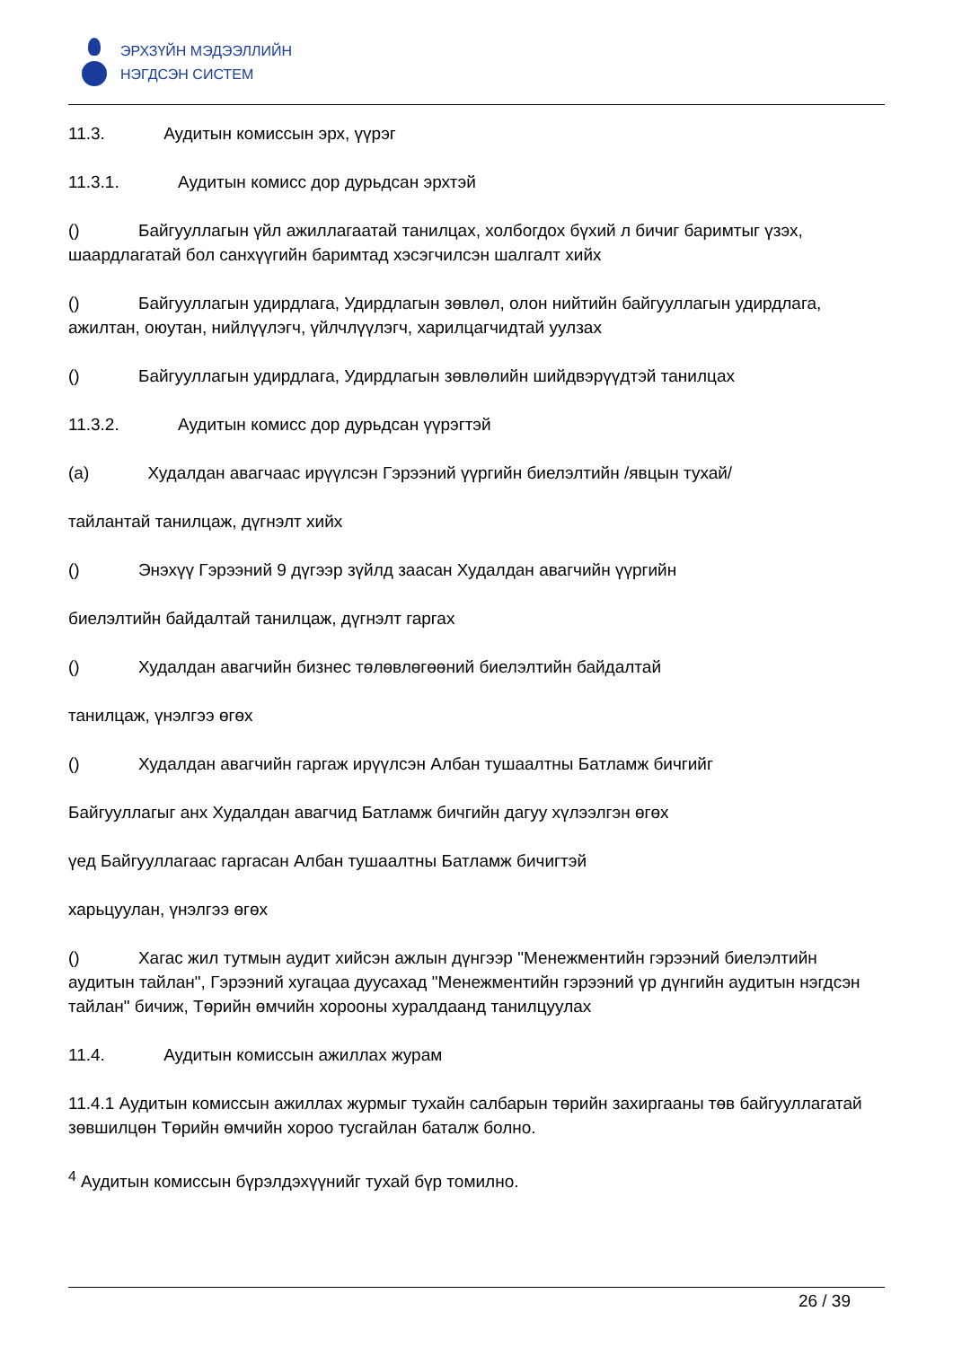ЭРХЗҮЙН МЭДЭЭЛЛИЙН
НЭГДСЭН СИСТЕМ
11.3. Аудитын комиссын эрх, үүрэг
11.3.1. Аудитын комисс дор дурьдсан эрхтэй
() Байгууллагын үйл ажиллагаатай танилцах, холбогдох бүхий л бичиг баримтыг үзэх, шаардлагатай бол санхүүгийн баримтад хэсэгчилсэн шалгалт хийх
() Байгууллагын удирдлага, Удирдлагын зөвлөл, олон нийтийн байгууллагын удирдлага, ажилтан, оюутан, нийлүүлэгч, үйлчлүүлэгч, харилцагчидтай уулзах
() Байгууллагын удирдлага, Удирдлагын зөвлөлийн шийдвэрүүдтэй танилцах
11.3.2. Аудитын комисс дор дурьдсан үүрэгтэй
(a) Худалдан авагчаас ирүүлсэн Гэрээний үүргийн биелэлтийн /явцын тухай/
тайлантай танилцаж, дүгнэлт хийх
() Энэхүү Гэрээний 9 дүгээр зүйлд заасан Худалдан авагчийн үүргийн
биелэлтийн байдалтай танилцаж, дүгнэлт гаргах
() Худалдан авагчийн бизнес төлөвлөгөөний биелэлтийн байдалтай
танилцаж, үнэлгээ өгөх
() Худалдан авагчийн гаргаж ирүүлсэн Албан тушаалтны Батламж бичгийг
Байгууллагыг анх Худалдан авагчид Батламж бичгийн дагуу хүлээлгэн өгөх
үед Байгууллагаас гаргасан Албан тушаалтны Батламж бичигтэй
харьцуулан, үнэлгээ өгөх
() Хагас жил тутмын аудит хийсэн ажлын дүнгээр "Менежментийн гэрээний биелэлтийн аудитын тайлан", Гэрээний хугацаа дуусахад "Менежментийн гэрээний үр дүнгийн аудитын нэгдсэн тайлан" бичиж, Төрийн өмчийн хорооны хуралдаанд танилцуулах
11.4. Аудитын комиссын ажиллах журам
11.4.1 Аудитын комиссын ажиллах журмыг тухайн салбарын төрийн захиргааны төв байгууллагатай зөвшилцөн Төрийн өмчийн хороо тусгайлан баталж болно.
<sup>4</sup> Аудитын комиссын бүрэлдэхүүнийг тухай бүр томилно.
26 / 39